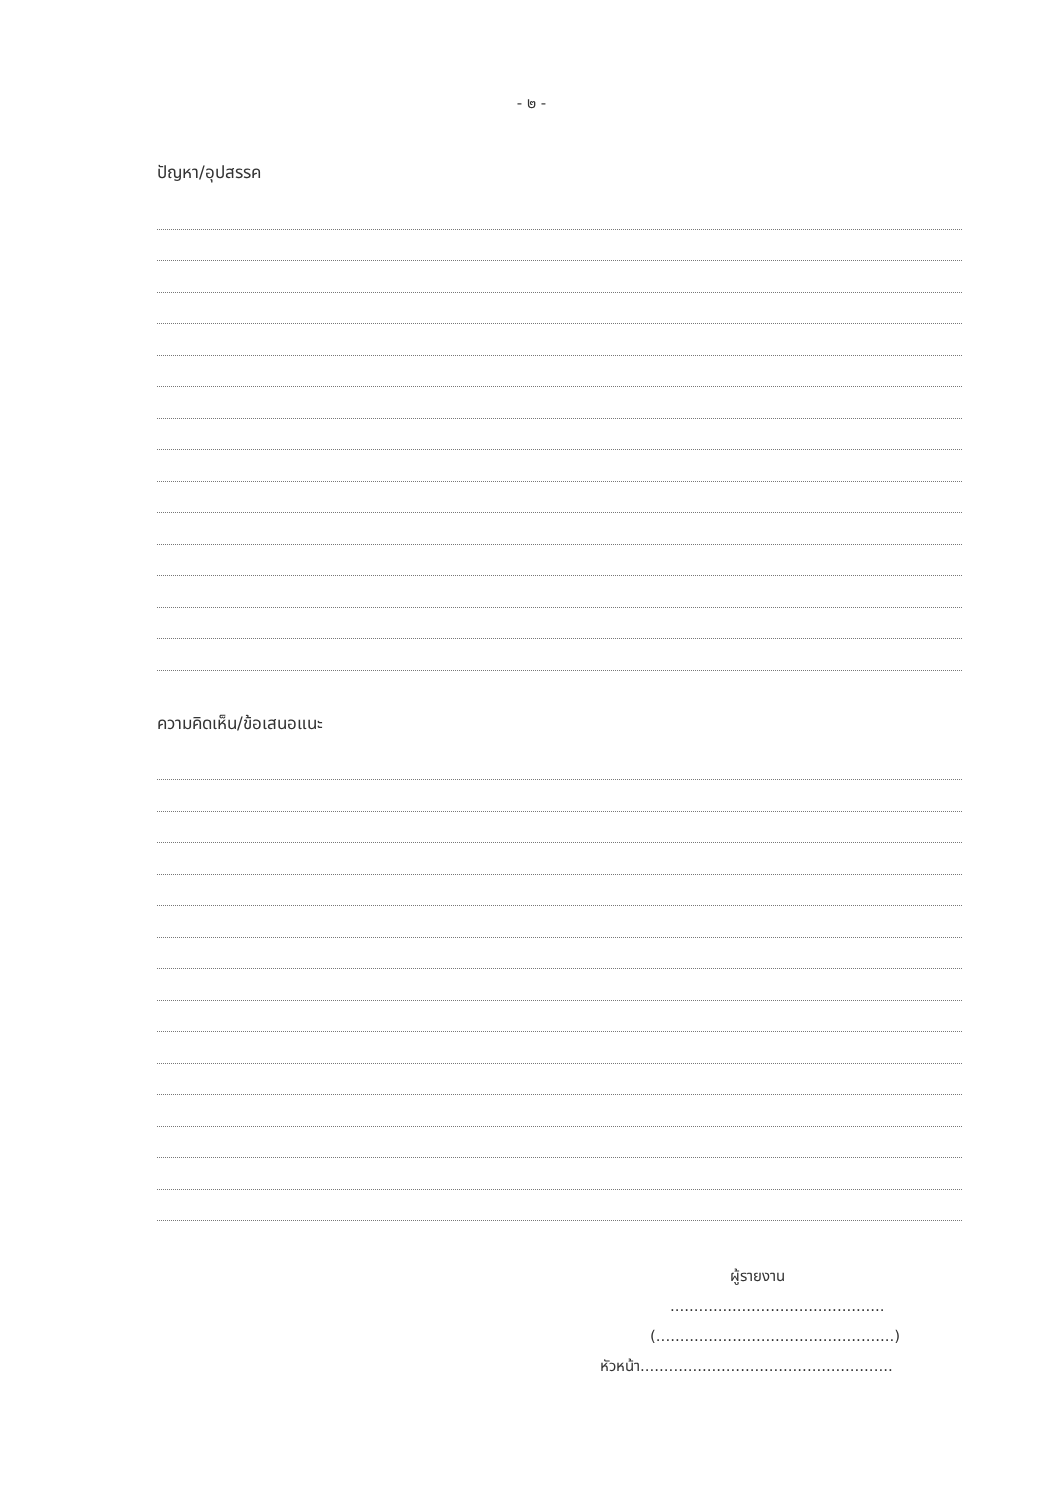- ๒ -
ปัญหา/อุปสรรค
ความคิดเห็น/ข้อเสนอแนะ
ผู้รายงาน
.............................................
(..................................................)
หัวหน้า.....................................................